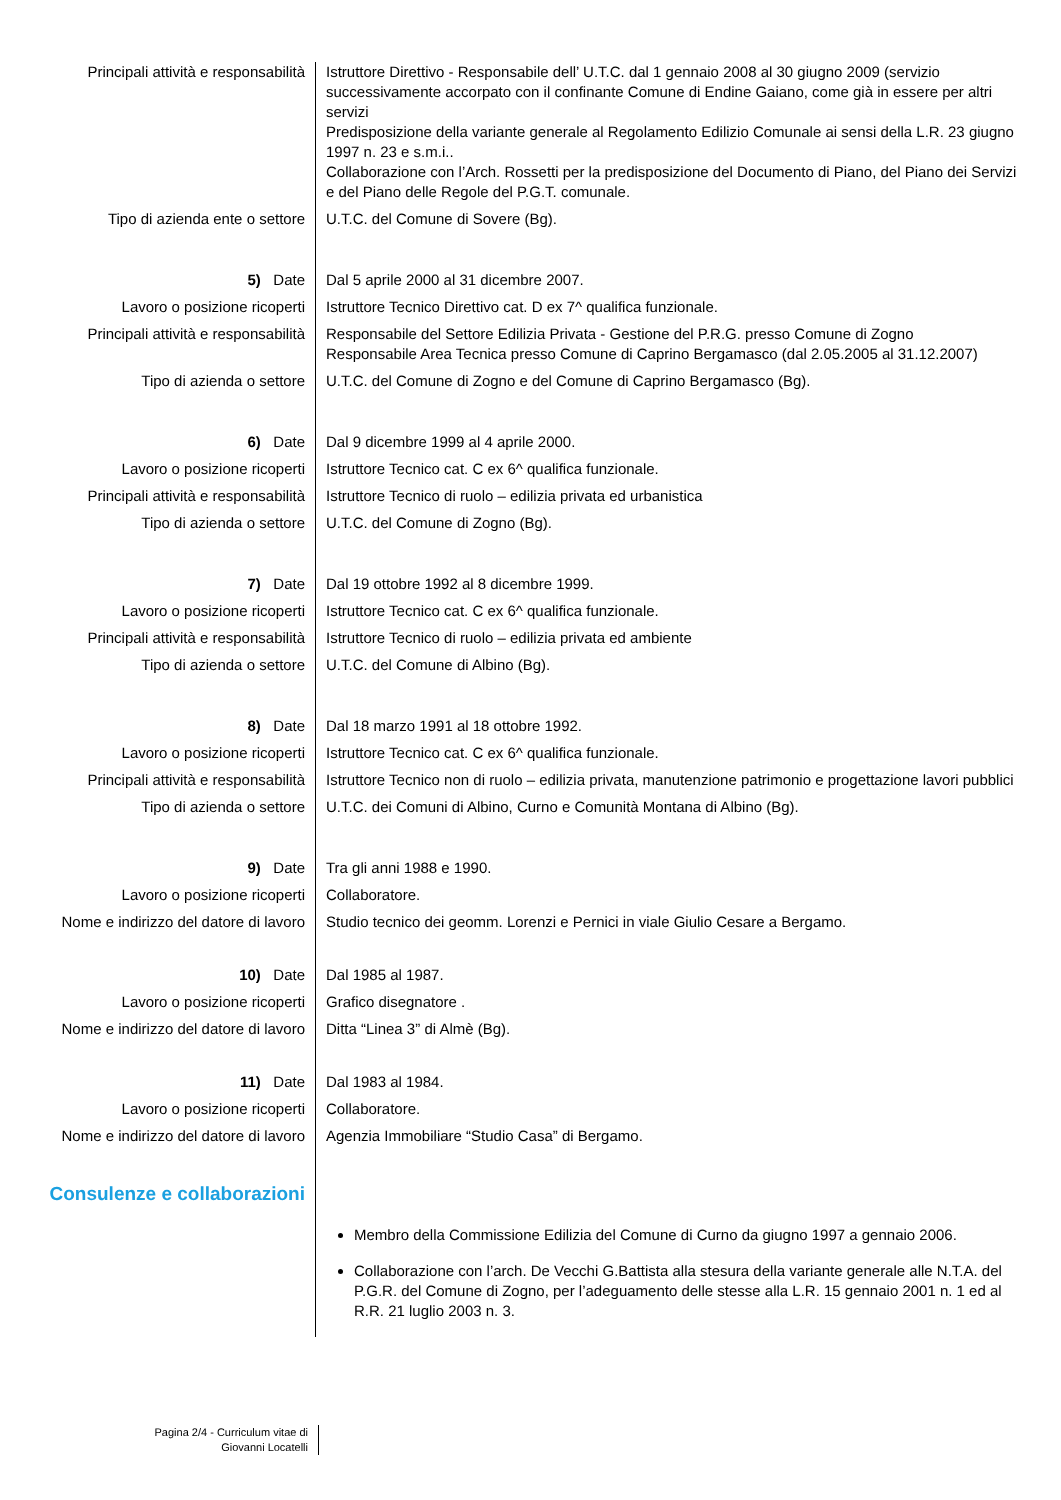Principali attività e responsabilità
Istruttore Direttivo - Responsabile dell’ U.T.C. dal 1 gennaio 2008 al 30 giugno 2009 (servizio successivamente accorpato con il confinante Comune di Endine Gaiano, come già in essere per altri servizi
Predisposizione della variante generale al Regolamento Edilizio Comunale ai sensi della L.R. 23 giugno 1997 n. 23 e s.m.i..
Collaborazione con l’Arch. Rossetti per la predisposizione del Documento di Piano, del Piano dei Servizi e del Piano delle Regole del P.G.T. comunale.
Tipo di azienda ente o settore U.T.C. del Comune di Sovere (Bg).
5) Date Dal 5 aprile 2000 al 31 dicembre 2007.
Lavoro o posizione ricoperti Istruttore Tecnico Direttivo cat. D ex 7^ qualifica funzionale.
Principali attività e responsabilità
Responsabile del Settore Edilizia Privata - Gestione del P.R.G. presso Comune di Zogno
Responsabile Area Tecnica presso Comune di Caprino Bergamasco (dal 2.05.2005 al 31.12.2007)
Tipo di azienda o settore U.T.C. del Comune di Zogno e del Comune di Caprino Bergamasco (Bg).
6) Date Dal 9 dicembre 1999 al 4 aprile 2000.
Lavoro o posizione ricoperti Istruttore Tecnico cat. C ex 6^ qualifica funzionale.
Principali attività e responsabilità
Istruttore Tecnico di ruolo – edilizia privata ed urbanistica
Tipo di azienda o settore U.T.C. del Comune di Zogno (Bg).
7) Date Dal 19 ottobre 1992 al 8 dicembre 1999.
Lavoro o posizione ricoperti Istruttore Tecnico cat. C ex 6^ qualifica funzionale.
Principali attività e responsabilità
Istruttore Tecnico di ruolo – edilizia privata ed ambiente
Tipo di azienda o settore U.T.C. del Comune di Albino (Bg).
8) Date Dal 18 marzo 1991 al 18 ottobre 1992.
Lavoro o posizione ricoperti Istruttore Tecnico cat. C ex 6^ qualifica funzionale.
Principali attività e responsabilità
Istruttore Tecnico non di ruolo – edilizia privata, manutenzione patrimonio e progettazione lavori pubblici
Tipo di azienda o settore U.T.C. dei Comuni di Albino, Curno e Comunità Montana di Albino (Bg).
9) Date Tra gli anni 1988 e 1990.
Lavoro o posizione ricoperti Collaboratore.
Nome e indirizzo del datore di lavoro
Studio tecnico dei geomm. Lorenzi e Pernici in viale Giulio Cesare a Bergamo.
10) Date Dal 1985 al 1987.
Lavoro o posizione ricoperti Grafico disegnatore .
Nome e indirizzo del datore di lavoro
Ditta “Linea 3” di Almè (Bg).
11) Date Dal 1983 al 1984.
Lavoro o posizione ricoperti Collaboratore.
Nome e indirizzo del datore di lavoro
Agenzia Immobiliare “Studio Casa” di Bergamo.
Consulenze e collaborazioni
Membro della Commissione Edilizia del Comune di Curno da giugno 1997 a gennaio 2006.
Collaborazione con l’arch. De Vecchi G.Battista alla stesura della variante generale alle N.T.A. del P.G.R. del Comune di Zogno, per l’adeguamento delle stesse alla L.R. 15 gennaio 2001 n. 1 ed al R.R. 21 luglio 2003 n. 3.
Pagina 2/4 - Curriculum vitae di
Giovanni Locatelli